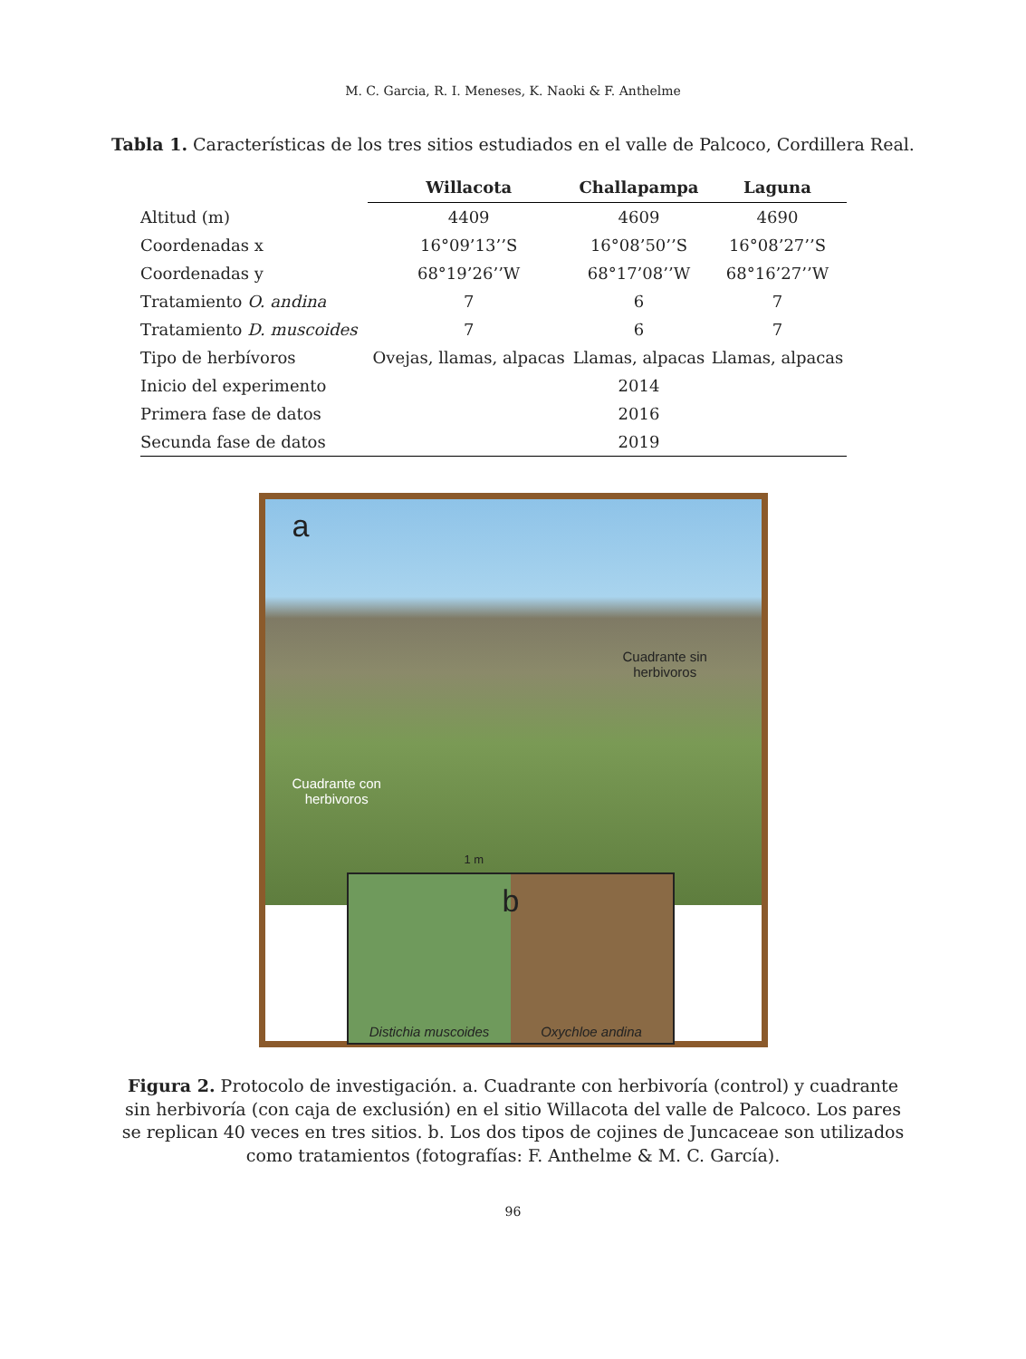M. C. Garcia, R. I. Meneses, K. Naoki & F. Anthelme
Tabla 1. Características de los tres sitios estudiados en el valle de Palcoco, Cordillera Real.
| | Willacota | Challapampa | Laguna |
| --- | --- | --- | --- |
| Altitud (m) | 4409 | 4609 | 4690 |
| Coordenadas x | 16°09’13’’S | 16°08’50’’S | 16°08’27’’S |
| Coordenadas y | 68°19’26’’W | 68°17’08’’W | 68°16’27’’W |
| Tratamiento O. andina | 7 | 6 | 7 |
| Tratamiento D. muscoides | 7 | 6 | 7 |
| Tipo de herbívoros | Ovejas, llamas, alpacas | Llamas, alpacas | Llamas, alpacas |
| Inicio del experimento | | 2014 | |
| Primera fase de datos | | 2016 | |
| Secunda fase de datos | | 2019 | |
a
Cuadrante sin
herbivoros
Cuadrante con
herbivoros
1 m
Distichia muscoides Oxychloe andina
b
Figura 2. Protocolo de investigación. a. Cuadrante con herbivoría (control) y cuadrante sin herbivoría (con caja de exclusión) en el sitio Willacota del valle de Palcoco. Los pares se replican 40 veces en tres sitios. b. Los dos tipos de cojines de Juncaceae son utilizados como tratamientos (fotografías: F. Anthelme & M. C. García).
96